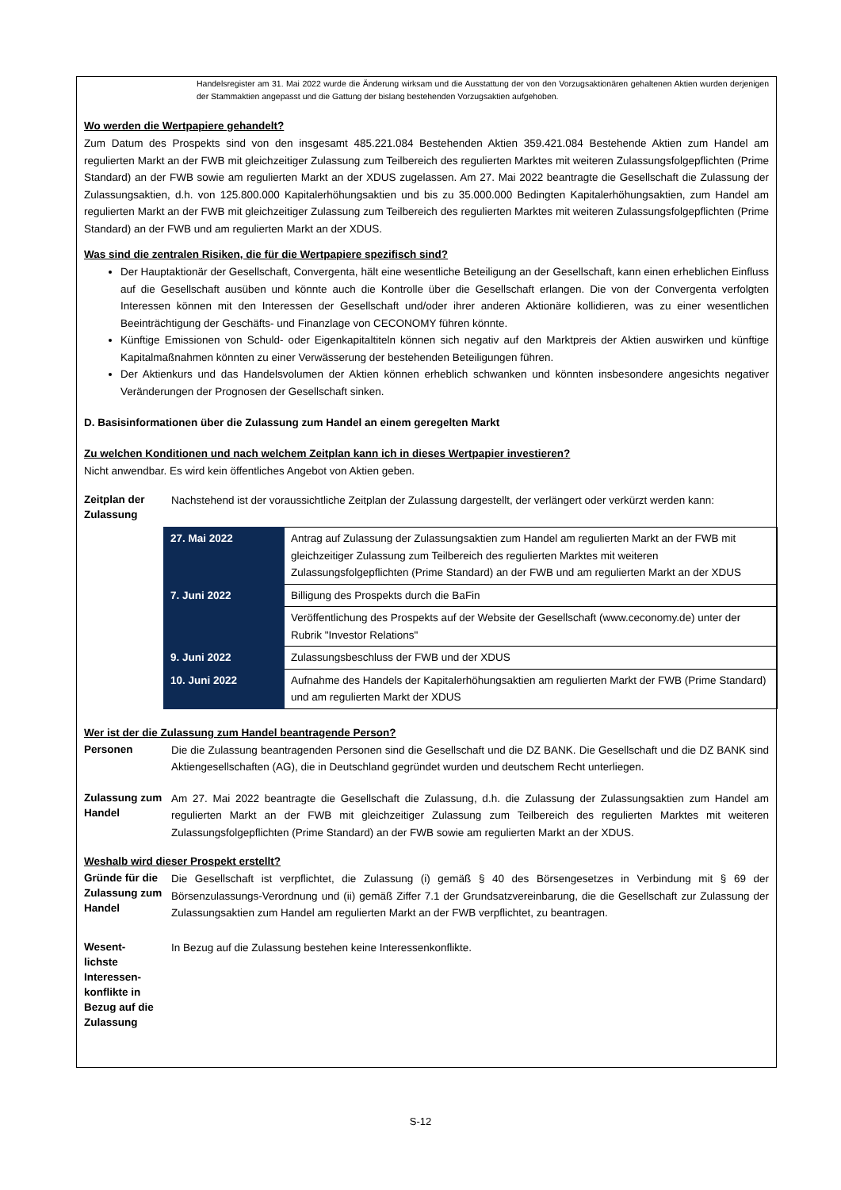Handelsregister am 31. Mai 2022 wurde die Änderung wirksam und die Ausstattung der von den Vorzugsaktionären gehaltenen Aktien wurden derjenigen der Stammaktien angepasst und die Gattung der bislang bestehenden Vorzugsaktien aufgehoben.
Wo werden die Wertpapiere gehandelt?
Zum Datum des Prospekts sind von den insgesamt 485.221.084 Bestehenden Aktien 359.421.084 Bestehende Aktien zum Handel am regulierten Markt an der FWB mit gleichzeitiger Zulassung zum Teilbereich des regulierten Marktes mit weiteren Zulassungsfolgepflichten (Prime Standard) an der FWB sowie am regulierten Markt an der XDUS zugelassen. Am 27. Mai 2022 beantragte die Gesellschaft die Zulassung der Zulassungsaktien, d.h. von 125.800.000 Kapitalerhöhungsaktien und bis zu 35.000.000 Bedingten Kapitalerhöhungsaktien, zum Handel am regulierten Markt an der FWB mit gleichzeitiger Zulassung zum Teilbereich des regulierten Marktes mit weiteren Zulassungsfolgepflichten (Prime Standard) an der FWB und am regulierten Markt an der XDUS.
Was sind die zentralen Risiken, die für die Wertpapiere spezifisch sind?
Der Hauptaktionär der Gesellschaft, Convergenta, hält eine wesentliche Beteiligung an der Gesellschaft, kann einen erheblichen Einfluss auf die Gesellschaft ausüben und könnte auch die Kontrolle über die Gesellschaft erlangen. Die von der Convergenta verfolgten Interessen können mit den Interessen der Gesellschaft und/oder ihrer anderen Aktionäre kollidieren, was zu einer wesentlichen Beeinträchtigung der Geschäfts- und Finanzlage von CECONOMY führen könnte.
Künftige Emissionen von Schuld- oder Eigenkapitaltiteln können sich negativ auf den Marktpreis der Aktien auswirken und künftige Kapitalmaßnahmen könnten zu einer Verwässerung der bestehenden Beteiligungen führen.
Der Aktienkurs und das Handelsvolumen der Aktien können erheblich schwanken und könnten insbesondere angesichts negativer Veränderungen der Prognosen der Gesellschaft sinken.
D. Basisinformationen über die Zulassung zum Handel an einem geregelten Markt
Zu welchen Konditionen und nach welchem Zeitplan kann ich in dieses Wertpapier investieren?
Nicht anwendbar. Es wird kein öffentliches Angebot von Aktien geben.
Zeitplan der Zulassung
Nachstehend ist der voraussichtliche Zeitplan der Zulassung dargestellt, der verlängert oder verkürzt werden kann:
| 27. Mai 2022 | Antrag auf Zulassung der Zulassungsaktien zum Handel am regulierten Markt an der FWB mit gleichzeitiger Zulassung zum Teilbereich des regulierten Marktes mit weiteren Zulassungsfolgepflichten (Prime Standard) an der FWB und am regulierten Markt an der XDUS |
| 7. Juni 2022 | Billigung des Prospekts durch die BaFin |
| | Veröffentlichung des Prospekts auf der Website der Gesellschaft (www.ceconomy.de) unter der Rubrik "Investor Relations" |
| 9. Juni 2022 | Zulassungsbeschluss der FWB und der XDUS |
| 10. Juni 2022 | Aufnahme des Handels der Kapitalerhöhungsaktien am regulierten Markt der FWB (Prime Standard) und am regulierten Markt der XDUS |
Wer ist der die Zulassung zum Handel beantragende Person?
Personen
Die die Zulassung beantragenden Personen sind die Gesellschaft und die DZ BANK. Die Gesellschaft und die DZ BANK sind Aktiengesellschaften (AG), die in Deutschland gegründet wurden und deutschem Recht unterliegen.
Zulassung zum Handel
Am 27. Mai 2022 beantragte die Gesellschaft die Zulassung, d.h. die Zulassung der Zulassungsaktien zum Handel am regulierten Markt an der FWB mit gleichzeitiger Zulassung zum Teilbereich des regulierten Marktes mit weiteren Zulassungsfolgepflichten (Prime Standard) an der FWB sowie am regulierten Markt an der XDUS.
Weshalb wird dieser Prospekt erstellt?
Gründe für die Zulassung zum Handel
Die Gesellschaft ist verpflichtet, die Zulassung (i) gemäß § 40 des Börsengesetzes in Verbindung mit § 69 der Börsenzulassungs-Verordnung und (ii) gemäß Ziffer 7.1 der Grundsatzvereinbarung, die die Gesellschaft zur Zulassung der Zulassungsaktien zum Handel am regulierten Markt an der FWB verpflichtet, zu beantragen.
Wesent-
lichste Interessen-
konflikte in Bezug auf die Zulassung
In Bezug auf die Zulassung bestehen keine Interessenkonflikte.
S-12